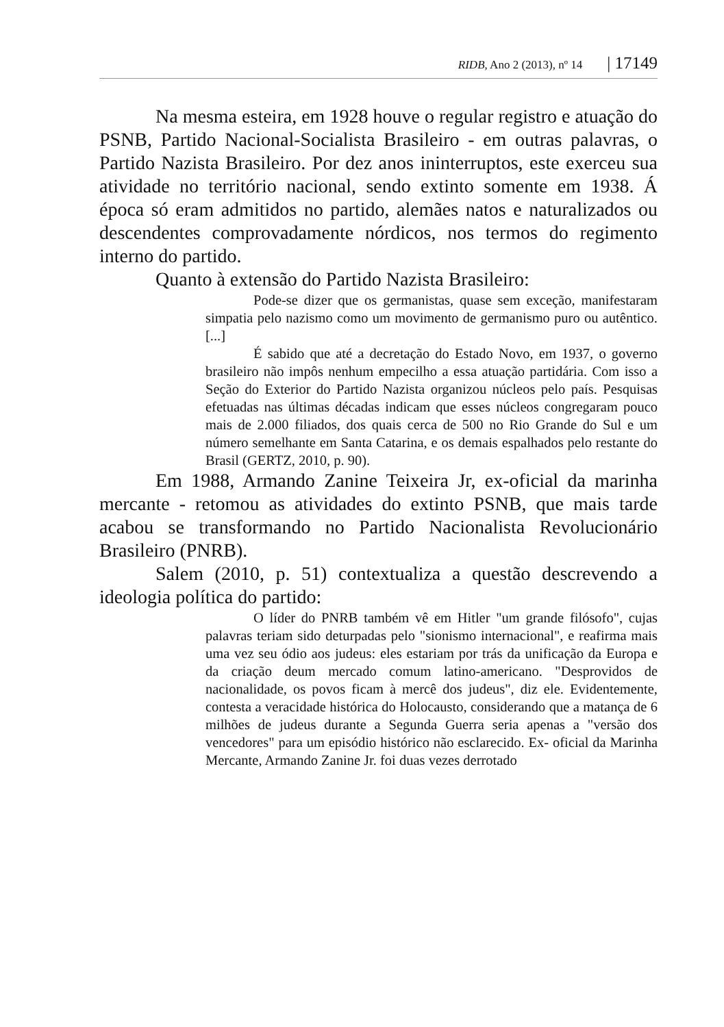RIDB, Ano 2 (2013), nº 14 | 17149
Na mesma esteira, em 1928 houve o regular registro e atuação do PSNB, Partido Nacional-Socialista Brasileiro - em outras palavras, o Partido Nazista Brasileiro. Por dez anos ininterruptos, este exerceu sua atividade no território nacional, sendo extinto somente em 1938. Á época só eram admitidos no partido, alemães natos e naturalizados ou descendentes comprovadamente nórdicos, nos termos do regimento interno do partido.
Quanto à extensão do Partido Nazista Brasileiro:
Pode-se dizer que os germanistas, quase sem exceção, manifestaram simpatia pelo nazismo como um movimento de germanismo puro ou autêntico. [...]
É sabido que até a decretação do Estado Novo, em 1937, o governo brasileiro não impôs nenhum empecilho a essa atuação partidária. Com isso a Seção do Exterior do Partido Nazista organizou núcleos pelo país. Pesquisas efetuadas nas últimas décadas indicam que esses núcleos congregaram pouco mais de 2.000 filiados, dos quais cerca de 500 no Rio Grande do Sul e um número semelhante em Santa Catarina, e os demais espalhados pelo restante do Brasil (GERTZ, 2010, p. 90).
Em 1988, Armando Zanine Teixeira Jr, ex-oficial da marinha mercante - retomou as atividades do extinto PSNB, que mais tarde acabou se transformando no Partido Nacionalista Revolucionário Brasileiro (PNRB).
Salem (2010, p. 51) contextualiza a questão descrevendo a ideologia política do partido:
O líder do PNRB também vê em Hitler "um grande filósofo", cujas palavras teriam sido deturpadas pelo "sionismo internacional", e reafirma mais uma vez seu ódio aos judeus: eles estariam por trás da unificação da Europa e da criação deum mercado comum latino-americano. "Desprovidos de nacionalidade, os povos ficam à mercê dos judeus", diz ele. Evidentemente, contesta a veracidade histórica do Holocausto, considerando que a matança de 6 milhões de judeus durante a Segunda Guerra seria apenas a "versão dos vencedores" para um episódio histórico não esclarecido. Ex- oficial da Marinha Mercante, Armando Zanine Jr. foi duas vezes derrotado